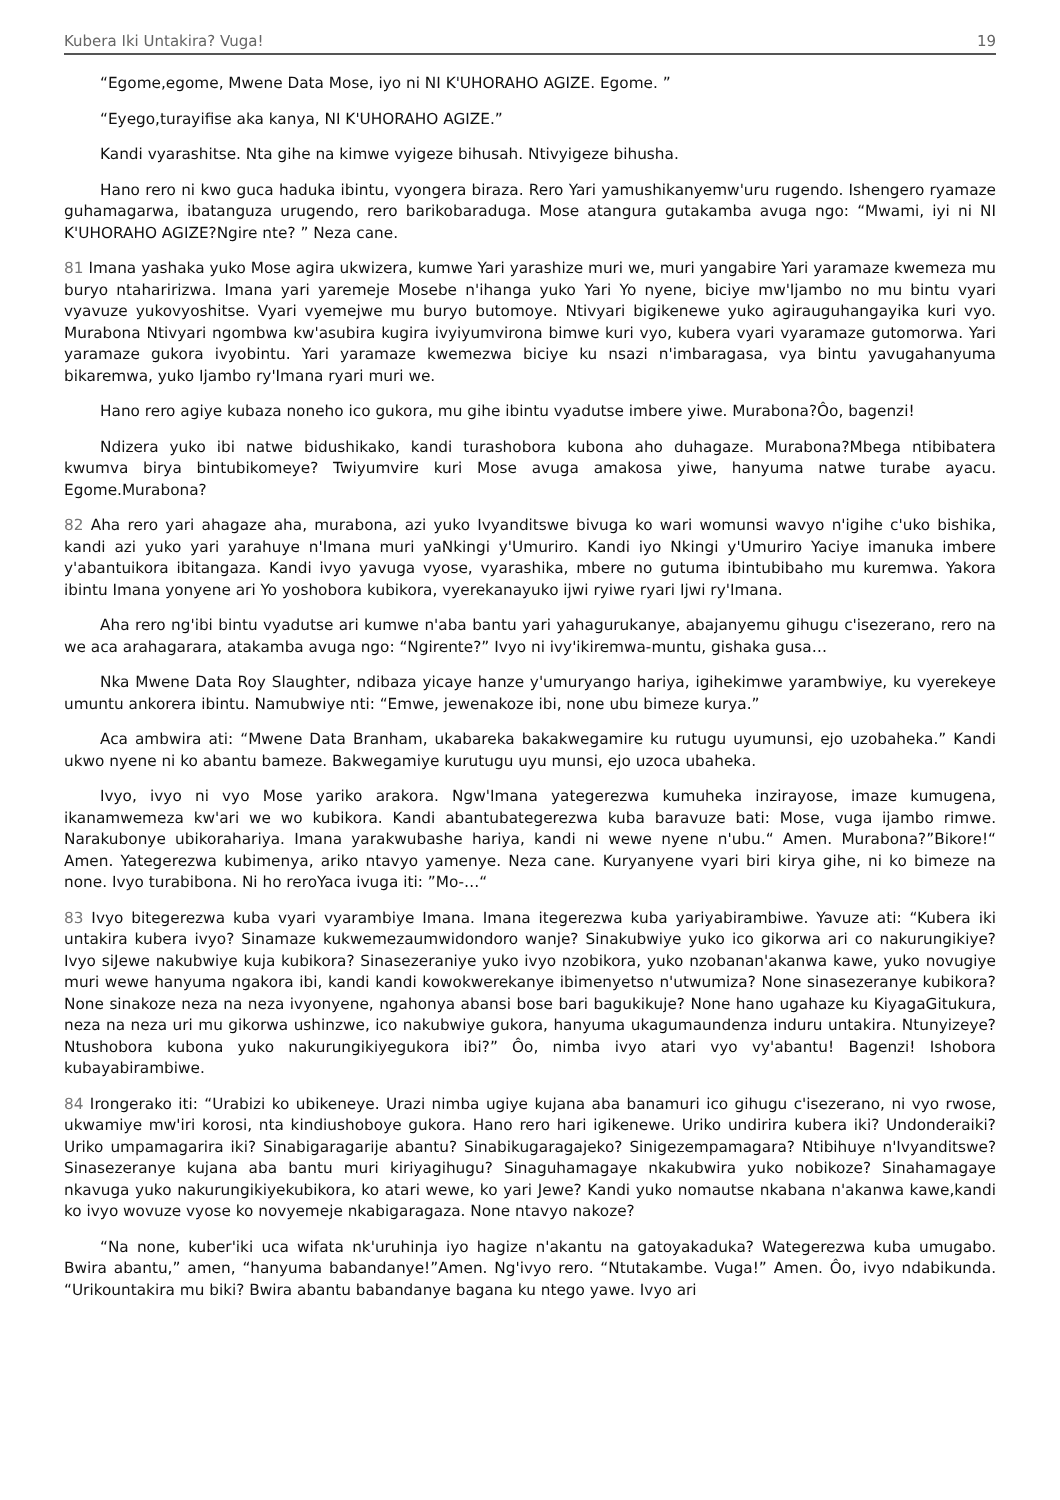Kubera Iki Untakira? Vuga! 19
“Egome,egome, Mwene Data Mose, iyo ni NI K'UHORAHO AGIZE. Egome. ”
“Eyego,turayifise aka kanya, NI K'UHORAHO AGIZE.”
Kandi vyarashitse. Nta gihe na kimwe vyigeze bihusah. Ntivyigeze bihusha.
Hano rero ni kwo guca haduka ibintu, vyongera biraza. Rero Yari yamushikanyemw'uru rugendo. Ishengero ryamaze guhamagarwa, ibatanguza urugendo, rero barikobaraduga. Mose atangura gutakamba avuga ngo: “Mwami, iyi ni NI K'UHORAHO AGIZE?Ngire nte? ” Neza cane.
81 Imana yashaka yuko Mose agira ukwizera, kumwe Yari yarashize muri we, muri yangabire Yari yaramaze kwemeza mu buryo ntaharirizwa. Imana yari yaremeje Mosebe n'ihanga yuko Yari Yo nyene, biciye mw'Ijambo no mu bintu vyari vyavuze yukovyoshitse. Vyari vyemejwe mu buryo butomoye. Ntivyari bigikenewe yuko agirauguhangayika kuri vyo. Murabona Ntivyari ngombwa kw'asubira kugira ivyiyumvirona bimwe kuri vyo, kubera vyari vyaramaze gutomorwa. Yari yaramaze gukora ivyobintu. Yari yaramaze kwemezwa biciye ku nsazi n'imbaragasa, vya bintu yavugahanyuma bikaremwa, yuko Ijambo ry'Imana ryari muri we.
Hano rero agiye kubaza noneho ico gukora, mu gihe ibintu vyadutse imbere yiwe. Murabona?Ôo, bagenzi!
Ndizera yuko ibi natwe bidushikako, kandi turashobora kubona aho duhagaze. Murabona?Mbega ntibibatera kwumva birya bintubikomeye? Twiyumvire kuri Mose avuga amakosa yiwe, hanyuma natwe turabe ayacu. Egome.Murabona?
82 Aha rero yari ahagaze aha, murabona, azi yuko Ivyanditswe bivuga ko wari womunsi wavyo n'igihe c'uko bishika, kandi azi yuko yari yarahuye n'Imana muri yaNkingi y'Umuriro. Kandi iyo Nkingi y'Umuriro Yaciye imanuka imbere y'abantuikora ibitangaza. Kandi ivyo yavuga vyose, vyarashika, mbere no gutuma ibintubibaho mu kuremwa. Yakora ibintu Imana yonyene ari Yo yoshobora kubikora, vyerekanayuko ijwi ryiwe ryari Ijwi ry'Imana.
Aha rero ng'ibi bintu vyadutse ari kumwe n'aba bantu yari yahagurukanye, abajanyemu gihugu c'isezerano, rero na we aca arahagarara, atakamba avuga ngo: “Ngirente?” Ivyo ni ivy'ikiremwa-muntu, gishaka gusa…
Nka Mwene Data Roy Slaughter, ndibaza yicaye hanze y'umuryango hariya, igihekimwe yarambwiye, ku vyerekeye umuntu ankorera ibintu. Namubwiye nti: “Emwe, jewenakoze ibi, none ubu bimeze kurya.”
Aca ambwira ati: “Mwene Data Branham, ukabareka bakakwegamire ku rutugu uyumunsi, ejo uzobaheka.” Kandi ukwo nyene ni ko abantu bameze. Bakwegamiye kurutugu uyu munsi, ejo uzoca ubaheka.
Ivyo, ivyo ni vyo Mose yariko arakora. Ngw'Imana yategerezwa kumuheka inzirayose, imaze kumugena, ikanamwemeza kw'ari we wo kubikora. Kandi abantubategerezwa kuba baravuze bati: Mose, vuga ijambo rimwe. Narakubonye ubikorahariya. Imana yarakwubashe hariya, kandi ni wewe nyene n'ubu.“ Amen. Murabona?”Bikore!“ Amen. Yategerezwa kubimenya, ariko ntavyo yamenye. Neza cane. Kuryanyene vyari biri kirya gihe, ni ko bimeze na none. Ivyo turabibona. Ni ho reroYaca ivuga iti: ”Mo-…“
83 Ivyo bitegerezwa kuba vyari vyarambiye Imana. Imana itegerezwa kuba yariyabirambiwe. Yavuze ati: “Kubera iki untakira kubera ivyo? Sinamaze kukwemezaumwidondoro wanje? Sinakubwiye yuko ico gikorwa ari co nakurungikiye? Ivyo siJewe nakubwiye kuja kubikora? Sinasezeraniye yuko ivyo nzobikora, yuko nzobanan'akanwa kawe, yuko novugiye muri wewe hanyuma ngakora ibi, kandi kandi kowokwerekanye ibimenyetso n'utwumiza? None sinasezeranye kubikora? None sinakoze neza na neza ivyonyene, ngahonya abansi bose bari bagukikuje? None hano ugahaze ku KiyagaGitukura, neza na neza uri mu gikorwa ushinzwe, ico nakubwiye gukora, hanyuma ukagumaundenza induru untakira. Ntunyizeye? Ntushobora kubona yuko nakurungikiyegukora ibi?” Ôo, nimba ivyo atari vyo vy'abantu! Bagenzi! Ishobora kubayabirambiwe.
84 Irongerako iti: “Urabizi ko ubikeneye. Urazi nimba ugiye kujana aba banamuri ico gihugu c'isezerano, ni vyo rwose, ukwamiye mw'iri korosi, nta kindiushoboye gukora. Hano rero hari igikenewe. Uriko undirira kubera iki? Undonderaiki? Uriko umpamagarira iki? Sinabigaragarije abantu? Sinabikugaragajeko? Sinigezempamagara? Ntibihuye n'Ivyanditswe? Sinasezeranye kujana aba bantu muri kiriyagihugu? Sinaguhamagaye nkakubwira yuko nobikoze? Sinahamagaye nkavuga yuko nakurungikiyekubikora, ko atari wewe, ko yari Jewe? Kandi yuko nomautse nkabana n'akanwa kawe,kandi ko ivyo wovuze vyose ko novyemeje nkabigaragaza. None ntavyo nakoze?
“Na none, kuber'iki uca wifata nk'uruhinja iyo hagize n'akantu na gatoyakaduka? Wategerezwa kuba umugabo. Bwira abantu,” amen, “hanyuma babandanye!”Amen. Ng'ivyo rero. “Ntutakambe. Vuga!” Amen. Ôo, ivyo ndabikunda. “Urikountakira mu biki? Bwira abantu babandanye bagana ku ntego yawe. Ivyo ari